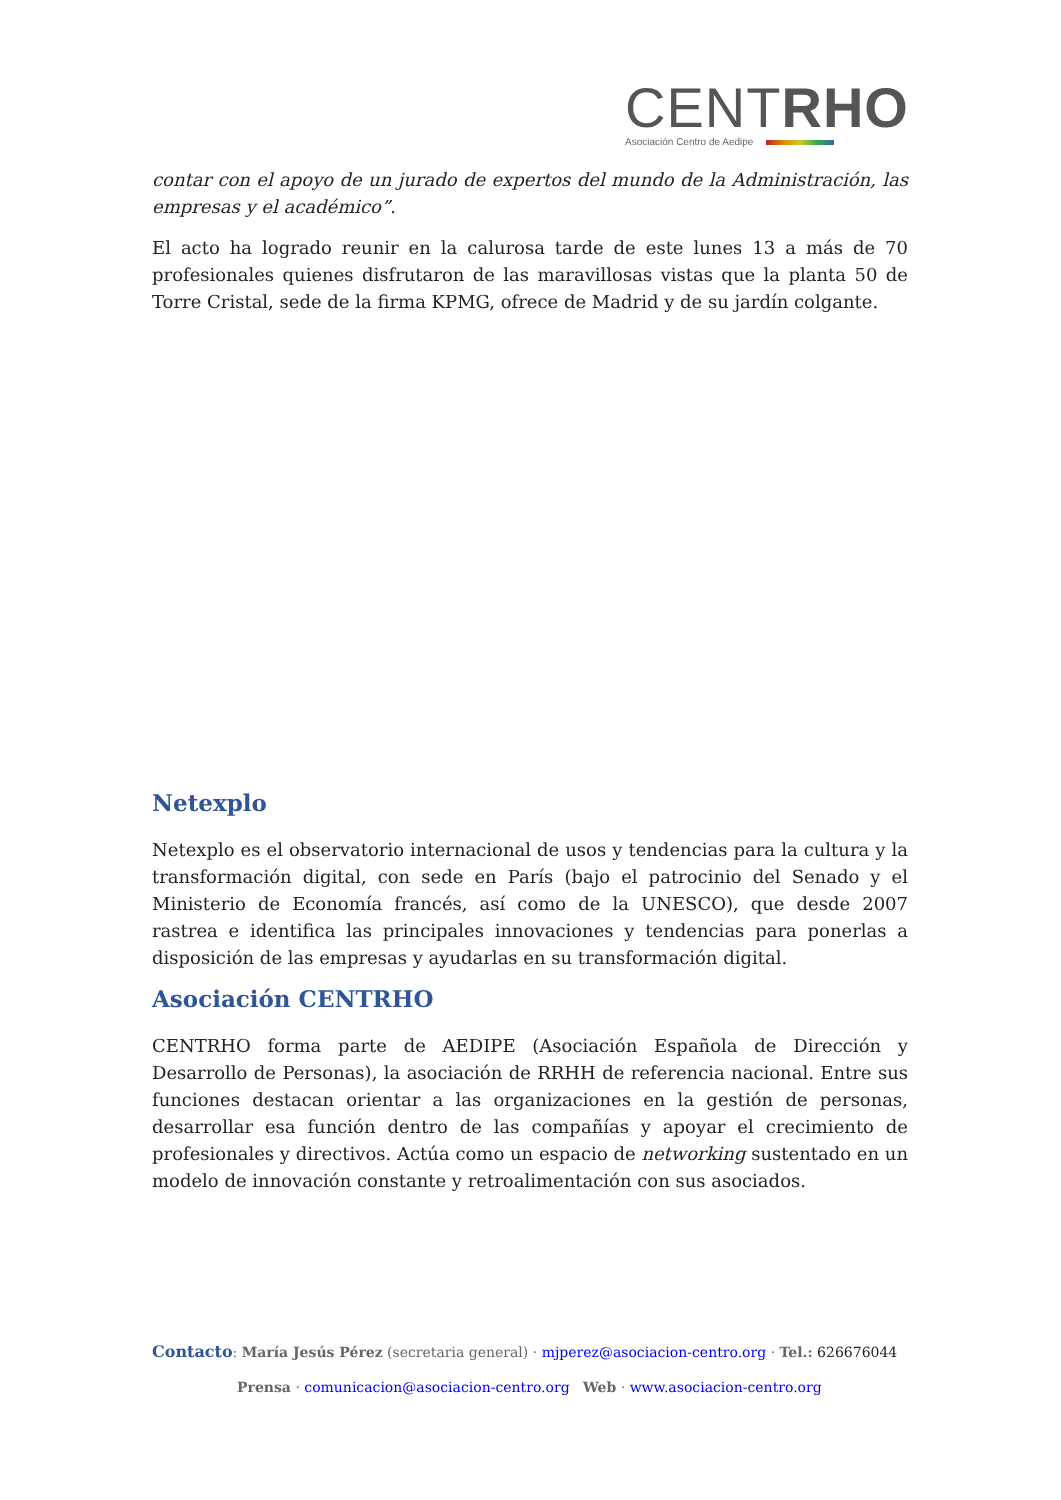CENTRHO
Asociación Centro de Aedipe
contar con el apoyo de un jurado de expertos del mundo de la Administración, las empresas y el académico”.
El acto ha logrado reunir en la calurosa tarde de este lunes 13 a más de 70 profesionales quienes disfrutaron de las maravillosas vistas que la planta 50 de Torre Cristal, sede de la firma KPMG, ofrece de Madrid y de su jardín colgante.
Netexplo
Netexplo es el observatorio internacional de usos y tendencias para la cultura y la transformación digital, con sede en París (bajo el patrocinio del Senado y el Ministerio de Economía francés, así como de la UNESCO), que desde 2007 rastrea e identifica las principales innovaciones y tendencias para ponerlas a disposición de las empresas y ayudarlas en su transformación digital.
Asociación CENTRHO
CENTRHO forma parte de AEDIPE (Asociación Española de Dirección y Desarrollo de Personas), la asociación de RRHH de referencia nacional. Entre sus funciones destacan orientar a las organizaciones en la gestión de personas, desarrollar esa función dentro de las compañías y apoyar el crecimiento de profesionales y directivos. Actúa como un espacio de networking sustentado en un modelo de innovación constante y retroalimentación con sus asociados.
Contacto: María Jesús Pérez (secretaria general) · mjperez@asociacion-centro.org · Tel.: 626676044
Prensa · comunicacion@asociacion-centro.org Web · www.asociacion-centro.org